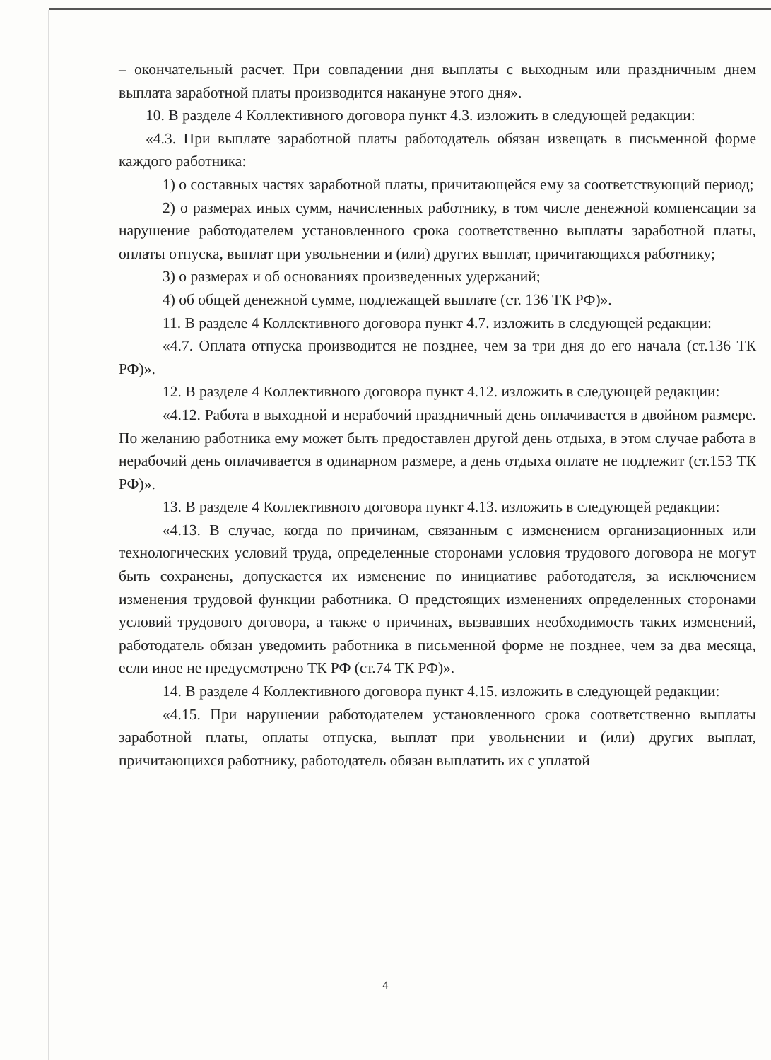– окончательный расчет. При совпадении дня выплаты с выходным или праздничным днем выплата заработной платы производится накануне этого дня».
10. В разделе 4 Коллективного договора пункт 4.3. изложить в следующей редакции:
«4.3. При выплате заработной платы работодатель обязан извещать в письменной форме каждого работника:
1) о составных частях заработной платы, причитающейся ему за соответствующий период;
2) о размерах иных сумм, начисленных работнику, в том числе денежной компенсации за нарушение работодателем установленного срока соответственно выплаты заработной платы, оплаты отпуска, выплат при увольнении и (или) других выплат, причитающихся работнику;
3) о размерах и об основаниях произведенных удержаний;
4) об общей денежной сумме, подлежащей выплате (ст. 136 ТК РФ)».
11. В разделе 4 Коллективного договора пункт 4.7. изложить в следующей редакции:
«4.7. Оплата отпуска производится не позднее, чем за три дня до его начала (ст.136 ТК РФ)».
12. В разделе 4 Коллективного договора пункт 4.12. изложить в следующей редакции:
«4.12. Работа в выходной и нерабочий праздничный день оплачивается в двойном размере. По желанию работника ему может быть предоставлен другой день отдыха, в этом случае работа в нерабочий день оплачивается в одинарном размере, а день отдыха оплате не подлежит (ст.153 ТК РФ)».
13. В разделе 4 Коллективного договора пункт 4.13. изложить в следующей редакции:
«4.13. В случае, когда по причинам, связанным с изменением организационных или технологических условий труда, определенные сторонами условия трудового договора не могут быть сохранены, допускается их изменение по инициативе работодателя, за исключением изменения трудовой функции работника. О предстоящих изменениях определенных сторонами условий трудового договора, а также о причинах, вызвавших необходимость таких изменений, работодатель обязан уведомить работника в письменной форме не позднее, чем за два месяца, если иное не предусмотрено ТК РФ (ст.74 ТК РФ)».
14. В разделе 4 Коллективного договора пункт 4.15. изложить в следующей редакции:
«4.15. При нарушении работодателем установленного срока соответственно выплаты заработной платы, оплаты отпуска, выплат при увольнении и (или) других выплат, причитающихся работнику, работодатель обязан выплатить их с уплатой
4